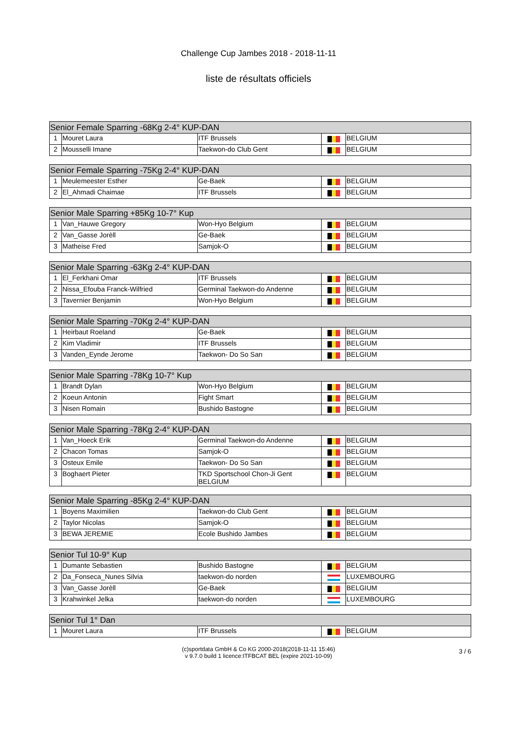Challenge Cup Jambes 2018 - 2018-11-11
liste de résultats officiels
| Senior Female Sparring -68Kg 2-4° KUP-DAN | | | | |
| --- | --- | --- | --- | --- |
| 1 | Mouret Laura | ITF Brussels | | BELGIUM |
| 2 | Mousselli Imane | Taekwon-do Club Gent | | BELGIUM |
| Senior Female Sparring -75Kg 2-4° KUP-DAN | | | | |
| --- | --- | --- | --- | --- |
| 1 | Meulemeester Esther | Ge-Baek | | BELGIUM |
| 2 | El_Ahmadi Chaimae | ITF Brussels | | BELGIUM |
| Senior Male Sparring +85Kg 10-7° Kup | | | | |
| --- | --- | --- | --- | --- |
| 1 | Van_Hauwe Gregory | Won-Hyo Belgium | | BELGIUM |
| 2 | Van_Gasse Jorèll | Ge-Baek | | BELGIUM |
| 3 | Matheise Fred | Samjok-O | | BELGIUM |
| Senior Male Sparring -63Kg 2-4° KUP-DAN | | | | |
| --- | --- | --- | --- | --- |
| 1 | El_Ferkhani Omar | ITF Brussels | | BELGIUM |
| 2 | Nissa_Efouba Franck-Wilfried | Germinal Taekwon-do Andenne | | BELGIUM |
| 3 | Tavernier Benjamin | Won-Hyo Belgium | | BELGIUM |
| Senior Male Sparring -70Kg 2-4° KUP-DAN | | | | |
| --- | --- | --- | --- | --- |
| 1 | Heirbaut Roeland | Ge-Baek | | BELGIUM |
| 2 | Kim Vladimir | ITF Brussels | | BELGIUM |
| 3 | Vanden_Eynde Jerome | Taekwon- Do So San | | BELGIUM |
| Senior Male Sparring -78Kg 10-7° Kup | | | | |
| --- | --- | --- | --- | --- |
| 1 | Brandt Dylan | Won-Hyo Belgium | | BELGIUM |
| 2 | Koeun Antonin | Fight Smart | | BELGIUM |
| 3 | Nisen Romain | Bushido Bastogne | | BELGIUM |
| Senior Male Sparring -78Kg 2-4° KUP-DAN | | | | |
| --- | --- | --- | --- | --- |
| 1 | Van_Hoeck Erik | Germinal Taekwon-do Andenne | | BELGIUM |
| 2 | Chacon Tomas | Samjok-O | | BELGIUM |
| 3 | Osteux Emile | Taekwon- Do So San | | BELGIUM |
| 3 | Boghaert Pieter | TKD Sportschool Chon-Ji Gent BELGIUM | | BELGIUM |
| Senior Male Sparring -85Kg 2-4° KUP-DAN | | | | |
| --- | --- | --- | --- | --- |
| 1 | Boyens Maximilien | Taekwon-do Club Gent | | BELGIUM |
| 2 | Taylor Nicolas | Samjok-O | | BELGIUM |
| 3 | BEWA JEREMIE | Ecole Bushido Jambes | | BELGIUM |
| Senior Tul 10-9° Kup | | | | |
| --- | --- | --- | --- | --- |
| 1 | Dumante Sebastien | Bushido Bastogne | | BELGIUM |
| 2 | Da_Fonseca_Nunes Silvia | taekwon-do norden | | LUXEMBOURG |
| 3 | Van_Gasse Jorèll | Ge-Baek | | BELGIUM |
| 3 | Krahwinkel Jelka | taekwon-do norden | | LUXEMBOURG |
| Senior Tul 1° Dan | | | | |
| --- | --- | --- | --- | --- |
| 1 | Mouret Laura | ITF Brussels | | BELGIUM |
(c)sportdata GmbH & Co KG 2000-2018(2018-11-11 15:46)
v 9.7.0 build 1 licence:ITFBCAT BEL (expire 2021-10-09)
3 / 6